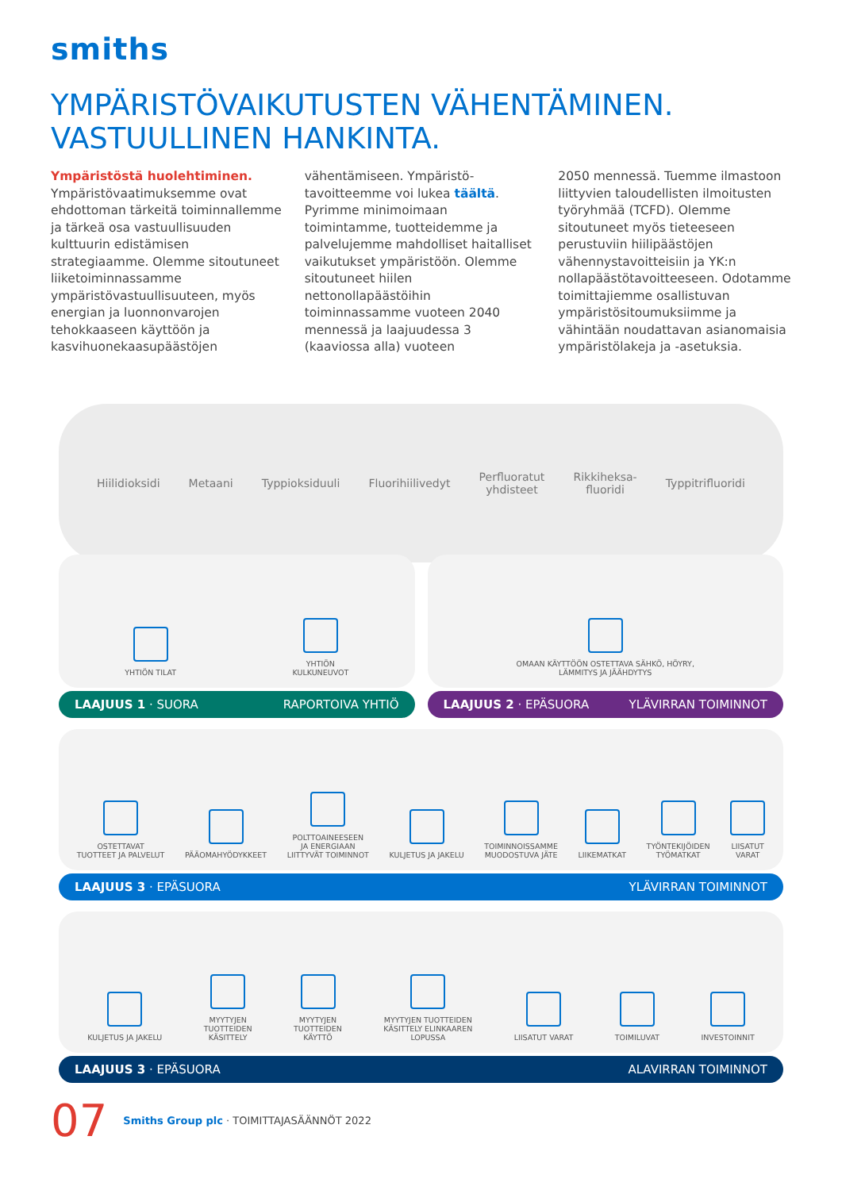smiths
YMPÄRISTÖVAIKUTUSTEN VÄHENTÄMINEN.
VASTUULLINEN HANKINTA.
Ympäristöstä huolehtiminen.
Ympäristövaatimuksemme ovat ehdottoman tärkeitä toiminnallemme ja tärkeä osa vastuullisuuden kulttuurin edistämisen strategiaamme. Olemme sitoutuneet liiketoiminnassamme ympäristövastuullisuuteen, myös energian ja luonnonvarojen tehokkaaseen käyttöön ja kasvihuonekaasupäästöjen
vähentämiseen. Ympäristö-tavoitteemme voi lukea täältä. Pyrimme minimoimaan toimintamme, tuotteidemme ja palvelujemme mahdolliset haitalliset vaikutukset ympäristöön. Olemme sitoutuneet hiilen nettonollapäästöihin toiminnassamme vuoteen 2040 mennessä ja laajuudessa 3 (kaaviossa alla) vuoteen
2050 mennessä. Tuemme ilmastoon liittyvien taloudellisten ilmoitusten työryhmää (TCFD). Olemme sitoutuneet myös tieteeseen perustuviin hiilipäästöjen vähennystavoitteisiin ja YK:n nollapäästötavoitteeseen. Odotamme toimittajiemme osallistuvan ympäristösitoumuksiimme ja vähintään noudattavan asianomaisia ympäristölakeja ja -asetuksia.
Hiilidioksidi Metaani Typpioksiduuli Fluorihiilivedyt Perfluoratut
yhdisteet Rikkiheksa-
fluoridi Typpitrifluoridi
YHTIÖN TILAT
YHTIÖN
KULKUNEUVOT
LAAJUUS 1 · SUORA RAPORTOIVA YHTIÖ
OMAAN KÄYTTÖÖN OSTETTAVA SÄHKÖ, HÖYRY,
LÄMMITYS JA JÄÄHDYTYS
LAAJUUS 2 · EPÄSUORA YLÄVIRRAN TOIMINNOT
OSTETTAVAT
TUOTTEET JA PALVELUT
PÄÄOMAHYÖDYKKEET
POLTTOAINEESEEN
JA ENERGIAAN
LIITTYVÄT TOIMINNOT
KULJETUS JA JAKELU
TOIMINNOISSAMME
MUODOSTUVA JÄTE
LIIKEMATKAT
TYÖNTEKIJÖIDEN
TYÖMATKAT
LIISATUT
VARAT
LAAJUUS 3 · EPÄSUORA YLÄVIRRAN TOIMINNOT
KULJETUS JA JAKELU
MYYTYJEN
TUOTTEIDEN
KÄSITTELY
MYYTYJEN
TUOTTEIDEN
KÄYTTÖ
MYYTYJEN TUOTTEIDEN
KÄSITTELY ELINKAAREN
LOPUSSA
LIISATUT VARAT
TOIMILUVAT
INVESTOINNIT
LAAJUUS 3 · EPÄSUORA ALAVIRRAN TOIMINNOT
07 Smiths Group plc · TOIMITTAJASÄÄNNÖT 2022